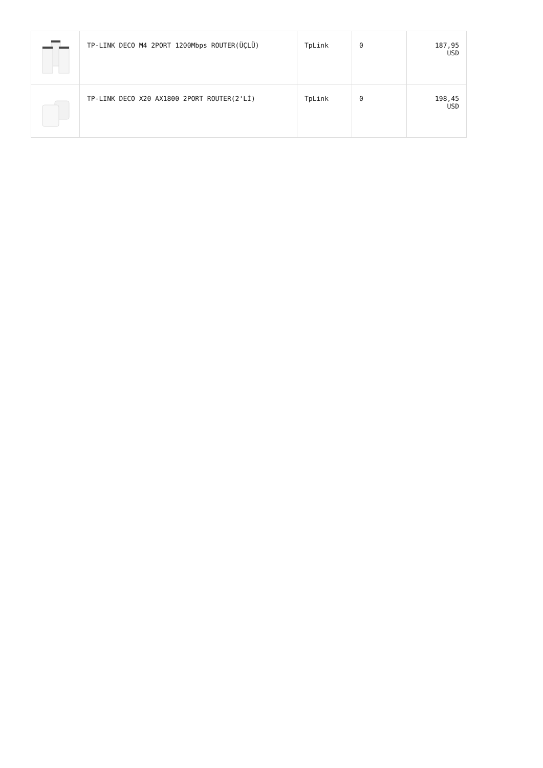| | TP-LINK DECO M4 2PORT 1200Mbps ROUTER(ÜÇLÜ) | TpLink | 0 | 187,95 USD |
| | TP-LINK DECO X20 AX1800 2PORT ROUTER(2'Lİ) | TpLink | 0 | 198,45 USD |